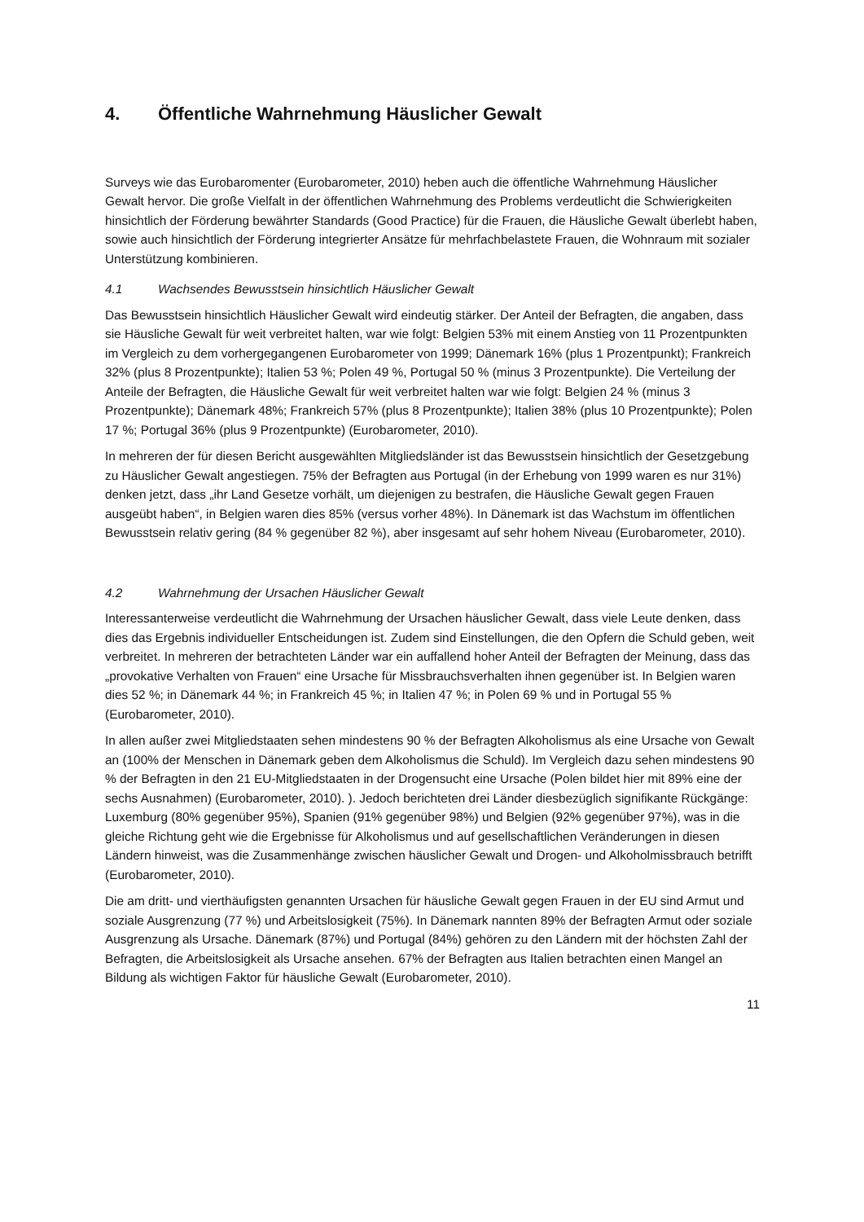4. Öffentliche Wahrnehmung Häuslicher Gewalt
Surveys wie das Eurobaromenter (Eurobarometer, 2010) heben auch die öffentliche Wahrnehmung Häuslicher Gewalt hervor. Die große Vielfalt in der öffentlichen Wahrnehmung des Problems verdeutlicht die Schwierigkeiten hinsichtlich der Förderung bewährter Standards (Good Practice) für die Frauen, die Häusliche Gewalt überlebt haben, sowie auch hinsichtlich der Förderung integrierter Ansätze für mehrfachbelastete Frauen, die Wohnraum mit sozialer Unterstützung kombinieren.
4.1 Wachsendes Bewusstsein hinsichtlich Häuslicher Gewalt
Das Bewusstsein hinsichtlich Häuslicher Gewalt wird eindeutig stärker. Der Anteil der Befragten, die angaben, dass sie Häusliche Gewalt für weit verbreitet halten, war wie folgt: Belgien 53% mit einem Anstieg von 11 Prozentpunkten im Vergleich zu dem vorhergegangenen Eurobarometer von 1999; Dänemark 16% (plus 1 Prozentpunkt); Frankreich 32% (plus 8 Prozentpunkte); Italien 53 %; Polen 49 %, Portugal 50 % (minus 3 Prozentpunkte). Die Verteilung der Anteile der Befragten, die Häusliche Gewalt für weit verbreitet halten war wie folgt: Belgien 24 % (minus 3 Prozentpunkte); Dänemark 48%; Frankreich 57% (plus 8 Prozentpunkte); Italien 38% (plus 10 Prozentpunkte); Polen 17 %; Portugal 36% (plus 9 Prozentpunkte) (Eurobarometer, 2010).
In mehreren der für diesen Bericht ausgewählten Mitgliedsländer ist das Bewusstsein hinsichtlich der Gesetzgebung zu Häuslicher Gewalt angestiegen. 75% der Befragten aus Portugal (in der Erhebung von 1999 waren es nur 31%) denken jetzt, dass „ihr Land Gesetze vorhält, um diejenigen zu bestrafen, die Häusliche Gewalt gegen Frauen ausgeübt haben“, in Belgien waren dies 85% (versus vorher 48%). In Dänemark ist das Wachstum im öffentlichen Bewusstsein relativ gering (84 % gegenüber 82 %), aber insgesamt auf sehr hohem Niveau (Eurobarometer, 2010).
4.2 Wahrnehmung der Ursachen Häuslicher Gewalt
Interessanterweise verdeutlicht die Wahrnehmung der Ursachen häuslicher Gewalt, dass viele Leute denken, dass dies das Ergebnis individueller Entscheidungen ist. Zudem sind Einstellungen, die den Opfern die Schuld geben, weit verbreitet. In mehreren der betrachteten Länder war ein auffallend hoher Anteil der Befragten der Meinung, dass das „provokative Verhalten von Frauen“ eine Ursache für Missbrauchsverhalten ihnen gegenüber ist. In Belgien waren dies 52 %; in Dänemark 44 %; in Frankreich 45 %; in Italien 47 %; in Polen 69 % und in Portugal 55 % (Eurobarometer, 2010).
In allen außer zwei Mitgliedstaaten sehen mindestens 90 % der Befragten Alkoholismus als eine Ursache von Gewalt an (100% der Menschen in Dänemark geben dem Alkoholismus die Schuld). Im Vergleich dazu sehen mindestens 90 % der Befragten in den 21 EU-Mitgliedstaaten in der Drogensucht eine Ursache (Polen bildet hier mit 89% eine der sechs Ausnahmen) (Eurobarometer, 2010). ). Jedoch berichteten drei Länder diesbezüglich signifikante Rückgänge: Luxemburg (80% gegenüber 95%), Spanien (91% gegenüber 98%) und Belgien (92% gegenüber 97%), was in die gleiche Richtung geht wie die Ergebnisse für Alkoholismus und auf gesellschaftlichen Veränderungen in diesen Ländern hinweist, was die Zusammenhänge zwischen häuslicher Gewalt und Drogen- und Alkoholmissbrauch betrifft (Eurobarometer, 2010).
Die am dritt- und vierthäufigsten genannten Ursachen für häusliche Gewalt gegen Frauen in der EU sind Armut und soziale Ausgrenzung (77 %) und Arbeitslosigkeit (75%). In Dänemark nannten 89% der Befragten Armut oder soziale Ausgrenzung als Ursache. Dänemark (87%) und Portugal (84%) gehören zu den Ländern mit der höchsten Zahl der Befragten, die Arbeitslosigkeit als Ursache ansehen. 67% der Befragten aus Italien betrachten einen Mangel an Bildung als wichtigen Faktor für häusliche Gewalt (Eurobarometer, 2010).
11